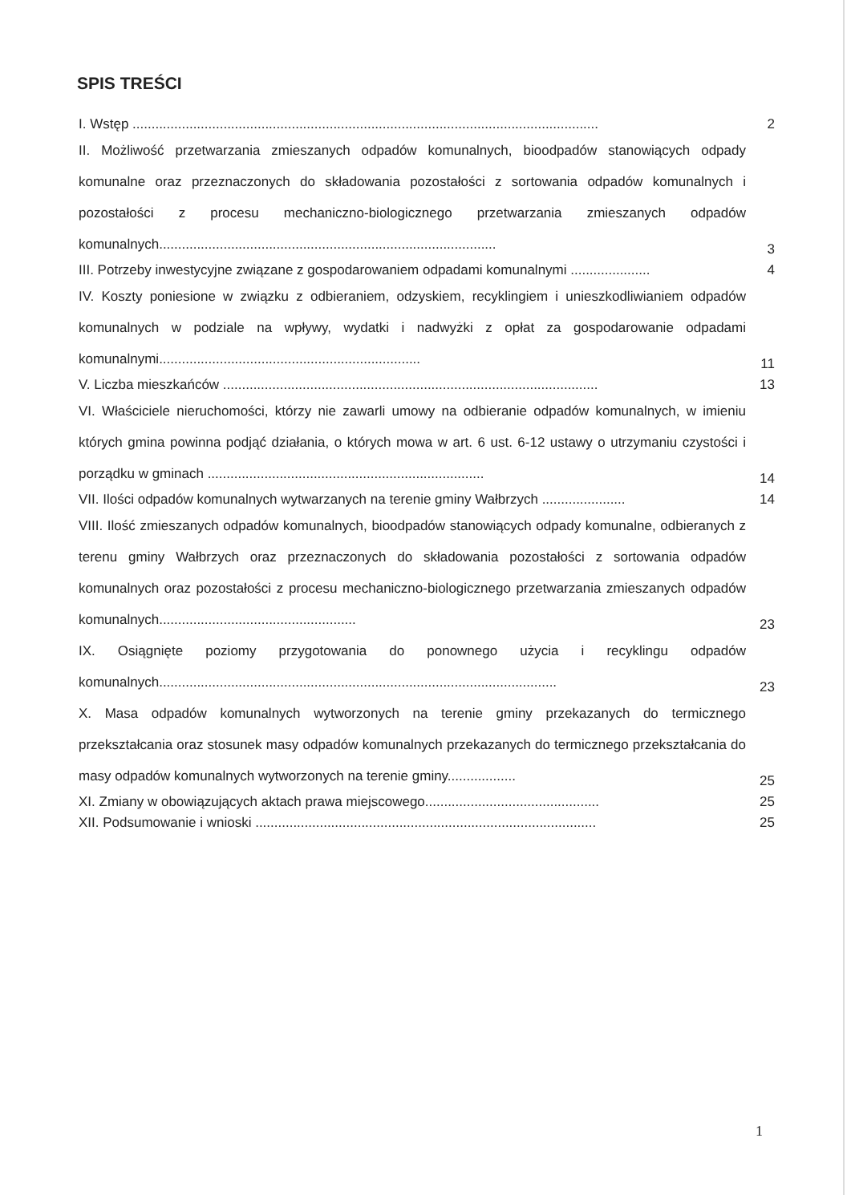SPIS TREŚCI
I. Wstęp ...........................................................................................................................
2
II. Możliwość przetwarzania zmieszanych odpadów komunalnych, bioodpadów stanowiących odpady komunalne oraz przeznaczonych do składowania pozostałości z sortowania odpadów komunalnych i pozostałości z procesu mechaniczno-biologicznego przetwarzania zmieszanych odpadów komunalnych.........................................................................................
3
III. Potrzeby inwestycyjne związane z gospodarowaniem odpadami komunalnymi .....................
4
IV. Koszty poniesione w związku z odbieraniem, odzyskiem, recyklingiem i unieszkodliwianiem odpadów komunalnych w podziale na wpływy, wydatki i nadwyżki z opłat za gospodarowanie odpadami komunalnymi.....................................................................
11
V. Liczba mieszkańców ...................................................................................................
13
VI. Właściciele nieruchomości, którzy nie zawarli umowy na odbieranie odpadów komunalnych, w imieniu których gmina powinna podjąć działania, o których mowa w art. 6 ust. 6-12 ustawy o utrzymaniu czystości i porządku w gminach .........................................................................
14
VII. Ilości odpadów komunalnych wytwarzanych na terenie gminy Wałbrzych ......................
14
VIII. Ilość zmieszanych odpadów komunalnych, bioodpadów stanowiących odpady komunalne, odbieranych z terenu gminy Wałbrzych oraz przeznaczonych do składowania pozostałości z sortowania odpadów komunalnych oraz pozostałości z procesu mechaniczno-biologicznego przetwarzania zmieszanych odpadów komunalnych....................................................
23
IX. Osiągnięte poziomy przygotowania do ponownego użycia i recyklingu odpadów komunalnych.........................................................................................................
23
X. Masa odpadów komunalnych wytworzonych na terenie gminy przekazanych do termicznego przekształcania oraz stosunek masy odpadów komunalnych przekazanych do termicznego przekształcania do masy odpadów komunalnych wytworzonych na terenie gminy..................
25
XI. Zmiany w obowiązujących aktach prawa miejscowego..............................................
25
XII. Podsumowanie i wnioski ..........................................................................................
25
1